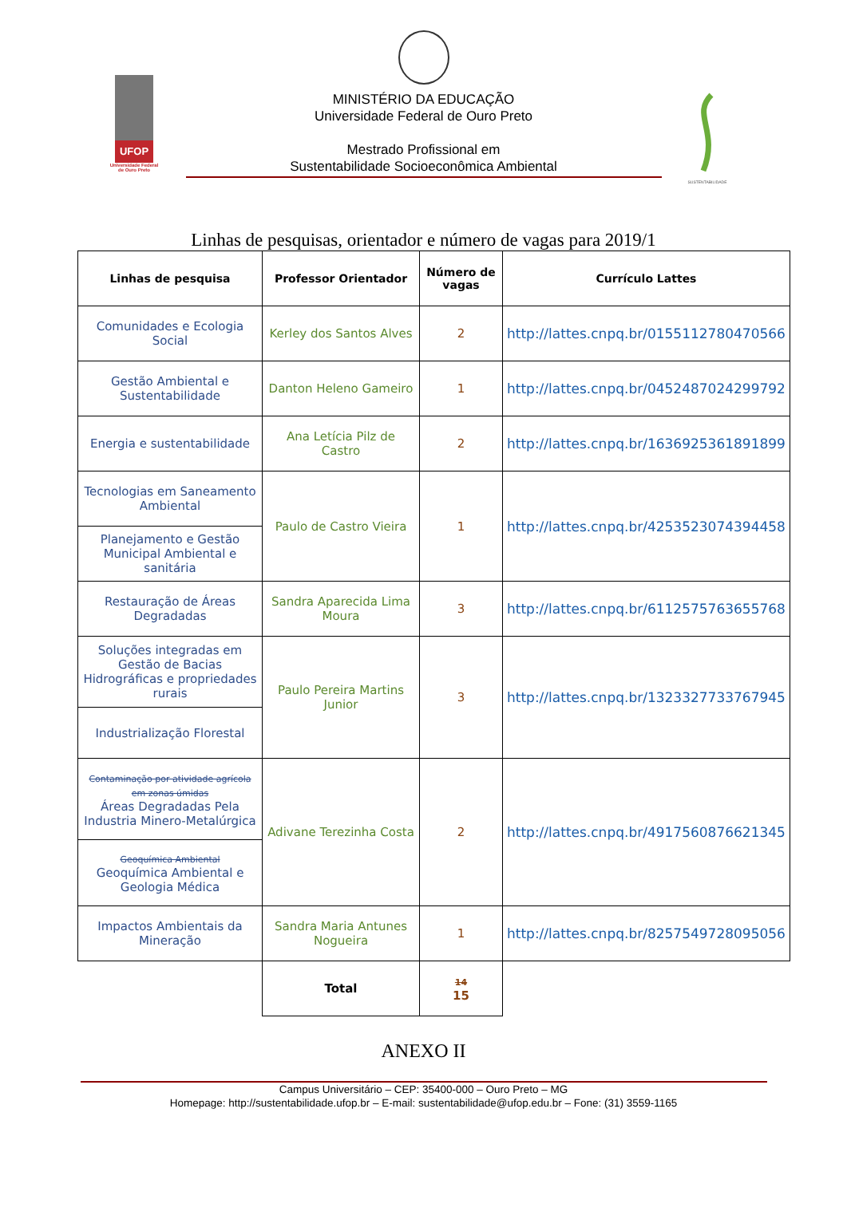UFOP
Universidade Federal de Ouro Preto
SUSTENTABILIDADE
MINISTÉRIO DA EDUCAÇÃO
Universidade Federal de Ouro Preto
Mestrado Profissional em
Sustentabilidade Socioeconômica Ambiental
Linhas de pesquisas, orientador e número de vagas para 2019/1
| Linhas de pesquisa | Professor Orientador | Número de vagas | Currículo Lattes |
| --- | --- | --- | --- |
| Comunidades e Ecologia Social | Kerley dos Santos Alves | 2 | http://lattes.cnpq.br/0155112780470566 |
| Gestão Ambiental e Sustentabilidade | Danton Heleno Gameiro | 1 | http://lattes.cnpq.br/0452487024299792 |
| Energia e sustentabilidade | Ana Letícia Pilz de Castro | 2 | http://lattes.cnpq.br/1636925361891899 |
| Tecnologias em Saneamento Ambiental | | | |
| | Paulo de Castro Vieira | 1 | http://lattes.cnpq.br/4253523074394458 |
| Planejamento e Gestão Municipal Ambiental e sanitária | | | |
| Restauração de Áreas Degradadas | Sandra Aparecida Lima Moura | 3 | http://lattes.cnpq.br/6112575763655768 |
| Soluções integradas em Gestão de Bacias Hidrográficas e propriedades rurais | Paulo Pereira Martins Junior | 3 | http://lattes.cnpq.br/1323327733767945 |
| Industrialização Florestal | | | |
| Contaminação por atividade agrícola em zonas úmidas Áreas Degradadas Pela Industria Minero-Metalúrgica | Adivane Terezinha Costa | 2 | http://lattes.cnpq.br/4917560876621345 |
| Geoquímica Ambiental Geoquímica Ambiental e Geologia Médica | | | |
| Impactos Ambientais da Mineração | Sandra Maria Antunes Nogueira | 1 | http://lattes.cnpq.br/8257549728095056 |
| | Total | 14 15 | |
ANEXO II
Campus Universitário – CEP: 35400-000 – Ouro Preto – MG
Homepage: http://sustentabilidade.ufop.br – E-mail: sustentabilidade@ufop.edu.br – Fone: (31) 3559-1165